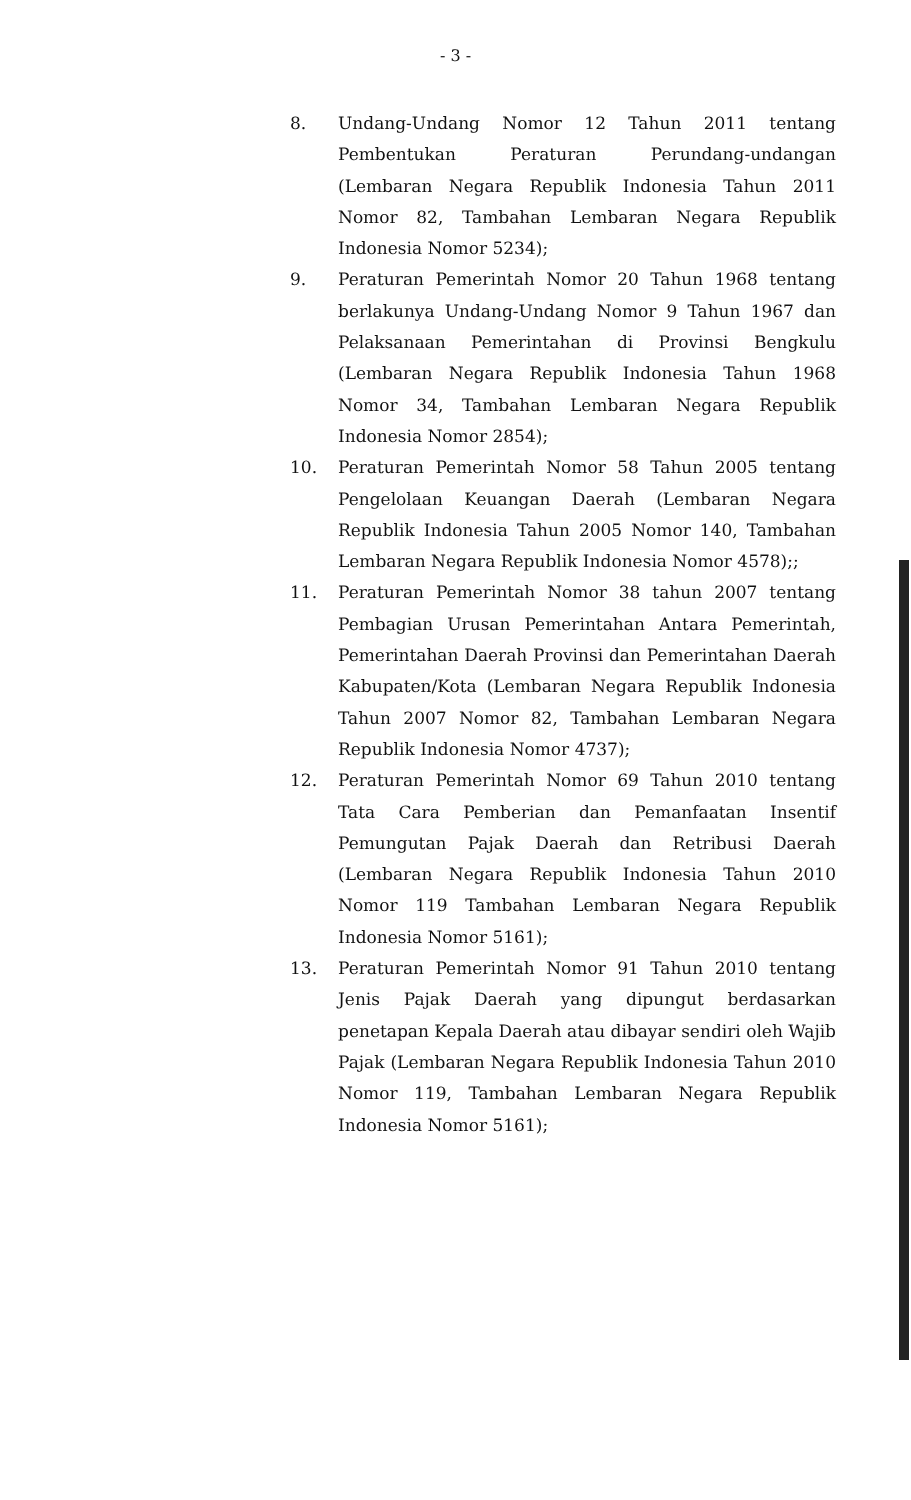- 3 -
8. Undang-Undang Nomor 12 Tahun 2011 tentang Pembentukan Peraturan Perundang-undangan (Lembaran Negara Republik Indonesia Tahun 2011 Nomor 82, Tambahan Lembaran Negara Republik Indonesia Nomor 5234);
9. Peraturan Pemerintah Nomor 20 Tahun 1968 tentang berlakunya Undang-Undang Nomor 9 Tahun 1967 dan Pelaksanaan Pemerintahan di Provinsi Bengkulu (Lembaran Negara Republik Indonesia Tahun 1968 Nomor 34, Tambahan Lembaran Negara Republik Indonesia Nomor 2854);
10. Peraturan Pemerintah Nomor 58 Tahun 2005 tentang Pengelolaan Keuangan Daerah (Lembaran Negara Republik Indonesia Tahun 2005 Nomor 140, Tambahan Lembaran Negara Republik Indonesia Nomor 4578);;
11. Peraturan Pemerintah Nomor 38 tahun 2007 tentang Pembagian Urusan Pemerintahan Antara Pemerintah, Pemerintahan Daerah Provinsi dan Pemerintahan Daerah Kabupaten/Kota (Lembaran Negara Republik Indonesia Tahun 2007 Nomor 82, Tambahan Lembaran Negara Republik Indonesia Nomor 4737);
12. Peraturan Pemerintah Nomor 69 Tahun 2010 tentang Tata Cara Pemberian dan Pemanfaatan Insentif Pemungutan Pajak Daerah dan Retribusi Daerah (Lembaran Negara Republik Indonesia Tahun 2010 Nomor 119 Tambahan Lembaran Negara Republik Indonesia Nomor 5161);
13. Peraturan Pemerintah Nomor 91 Tahun 2010 tentang Jenis Pajak Daerah yang dipungut berdasarkan penetapan Kepala Daerah atau dibayar sendiri oleh Wajib Pajak (Lembaran Negara Republik Indonesia Tahun 2010 Nomor 119, Tambahan Lembaran Negara Republik Indonesia Nomor 5161);